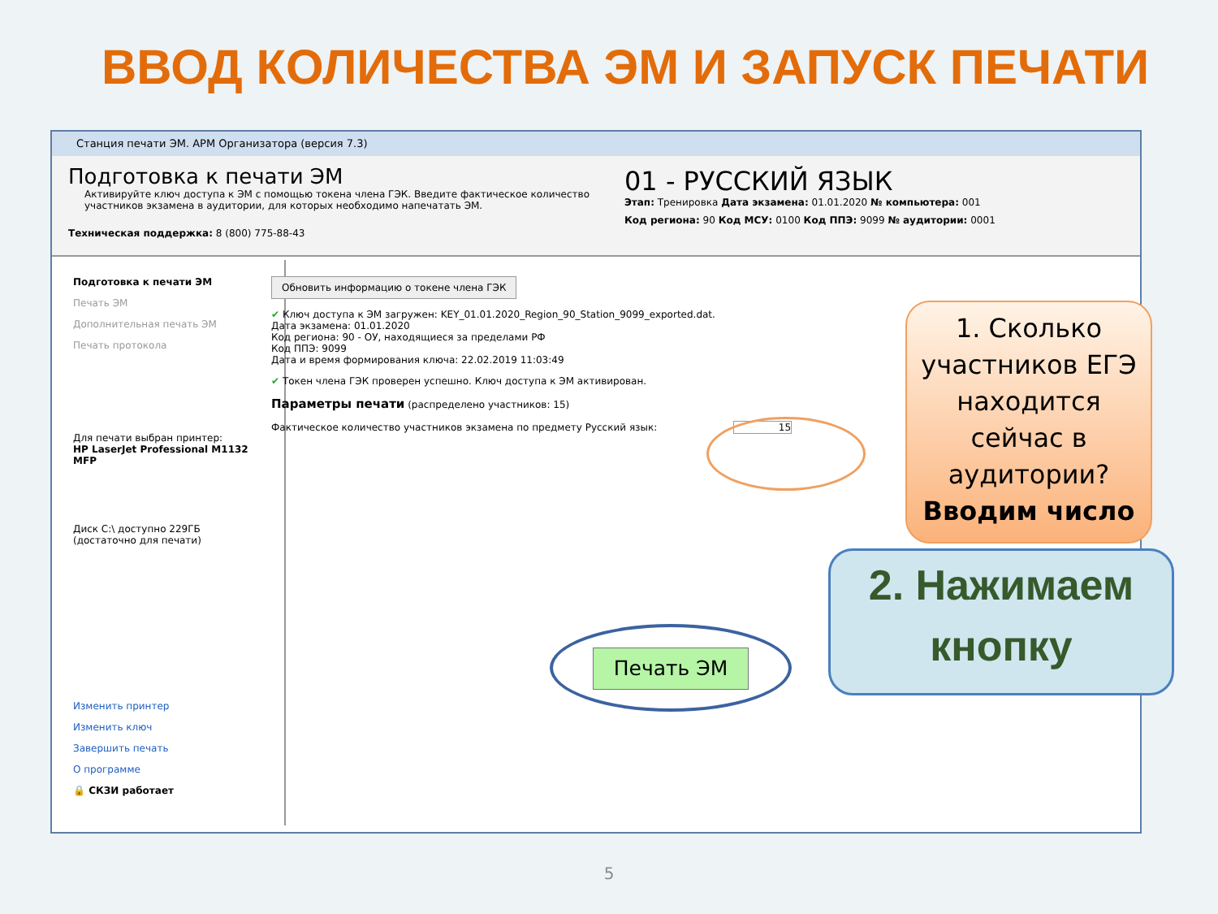ВВОД КОЛИЧЕСТВА ЭМ И ЗАПУСК ПЕЧАТИ
Станция печати ЭМ. АРМ Организатора (версия 7.3)
Подготовка к печати ЭМ
Активируйте ключ доступа к ЭМ с помощью токена члена ГЭК. Введите фактическое количество участников экзамена в аудитории, для которых необходимо напечатать ЭМ.
Техническая поддержка: 8 (800) 775-88-43
01 - РУССКИЙ ЯЗЫК
Этап: Тренировка Дата экзамена: 01.01.2020 № компьютера: 001
Код региона: 90 Код МСУ: 0100 Код ППЭ: 9099 № аудитории: 0001
Подготовка к печати ЭМ
Печать ЭМ
Дополнительная печать ЭМ
Печать протокола
Для печати выбран принтер:
HP LaserJet Professional M1132 MFP
Диск C:\ доступно 229ГБ
(достаточно для печати)
Изменить принтер
Изменить ключ
Завершить печать
О программе
🔒 СКЗИ работает
Обновить информацию о токене члена ГЭК
✔ Ключ доступа к ЭМ загружен: KEY_01.01.2020_Region_90_Station_9099_exported.dat.
Дата экзамена: 01.01.2020
Код региона: 90 - ОУ, находящиеся за пределами РФ
Код ППЭ: 9099
Дата и время формирования ключа: 22.02.2019 11:03:49
✔ Токен члена ГЭК проверен успешно. Ключ доступа к ЭМ активирован.
Параметры печати (распределено участников: 15)
Фактическое количество участников экзамена по предмету Русский язык: 15
Печать ЭМ
1. Сколько участников ЕГЭ находится сейчас в аудитории?
Вводим число
2. Нажимаем кнопку
5